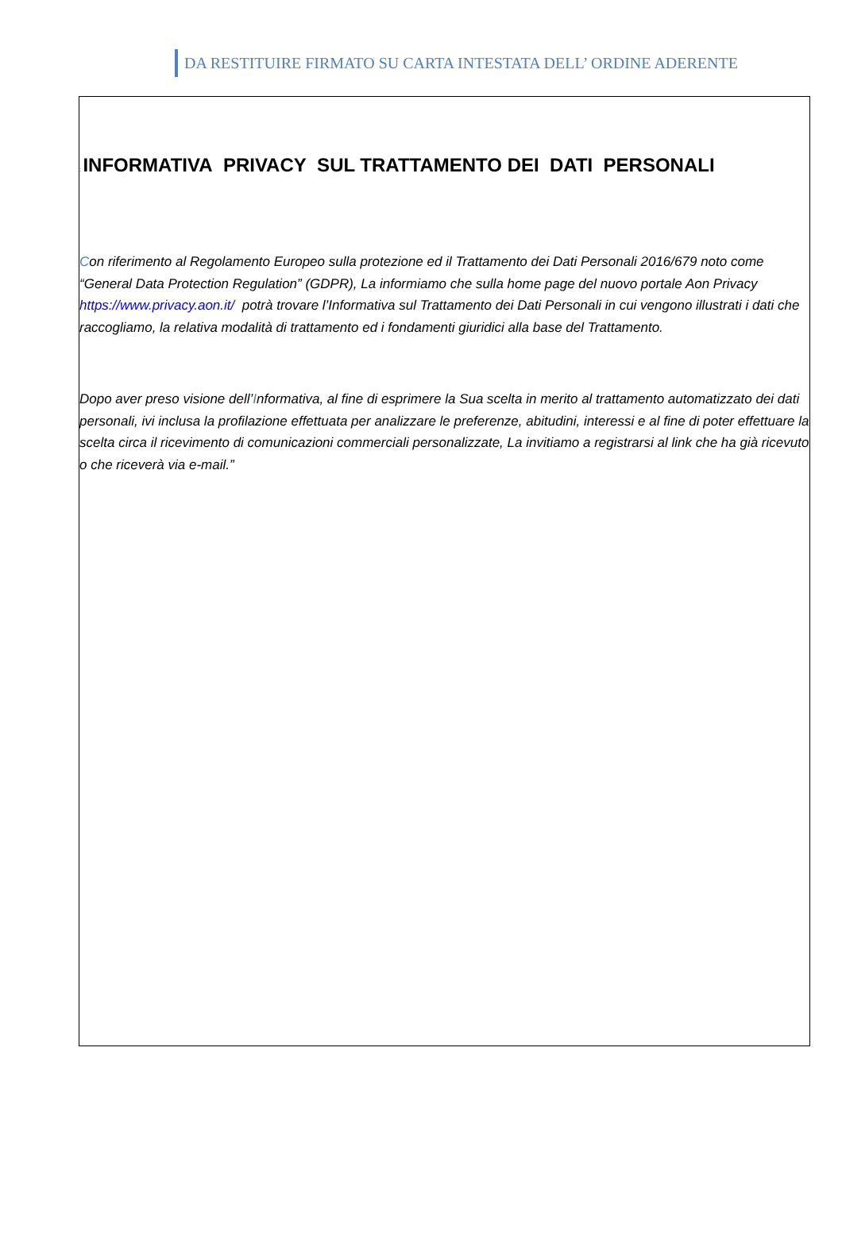DA RESTITUIRE FIRMATO SU CARTA INTESTATA DELL’ ORDINE ADERENTE
: INFORMATIVA PRIVACY SUL TRATTAMENTO DEI DATI PERSONALI
Con riferimento al Regolamento Europeo sulla protezione ed il Trattamento dei Dati Personali 2016/679 noto come “General Data Protection Regulation” (GDPR), La informiamo che sulla home page del nuovo portale Aon Privacy https://www.privacy.aon.it/ potrà trovare l’Informativa sul Trattamento dei Dati Personali in cui vengono illustrati i dati che raccogliamo, la relativa modalità di trattamento ed i fondamenti giuridici alla base del Trattamento.
Dopo aver preso visione dell’Informativa, al fine di esprimere la Sua scelta in merito al trattamento automatizzato dei dati personali, ivi inclusa la profilazione effettuata per analizzare le preferenze, abitudini, interessi e al fine di poter effettuare la scelta circa il ricevimento di comunicazioni commerciali personalizzate, La invitiamo a registrarsi al link che ha già ricevuto o che riceverà via e-mail.”